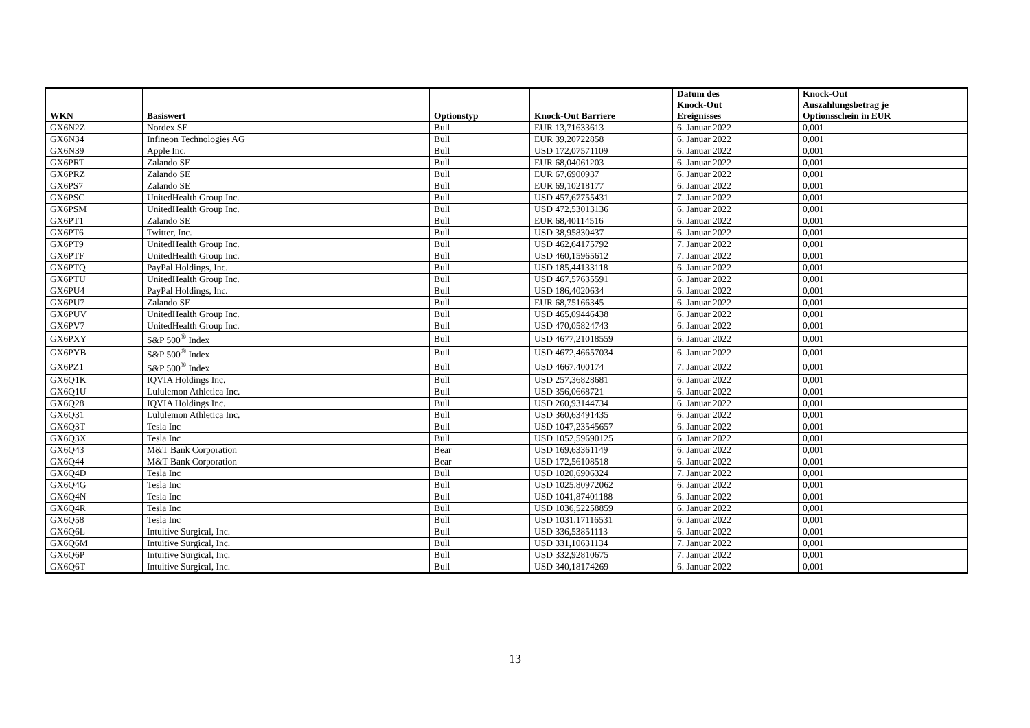| WKN | Basiswert | Optionstyp | Knock-Out Barriere | Datum des Knock-Out Ereignisses | Knock-Out Auszahlungsbetrag je Optionsschein in EUR |
| --- | --- | --- | --- | --- | --- |
| GX6N2Z | Nordex SE | Bull | EUR 13,71633613 | 6. Januar 2022 | 0,001 |
| GX6N34 | Infineon Technologies AG | Bull | EUR 39,20722858 | 6. Januar 2022 | 0,001 |
| GX6N39 | Apple Inc. | Bull | USD 172,07571109 | 6. Januar 2022 | 0,001 |
| GX6PRT | Zalando SE | Bull | EUR 68,04061203 | 6. Januar 2022 | 0,001 |
| GX6PRZ | Zalando SE | Bull | EUR 67,6900937 | 6. Januar 2022 | 0,001 |
| GX6PS7 | Zalando SE | Bull | EUR 69,10218177 | 6. Januar 2022 | 0,001 |
| GX6PSC | UnitedHealth Group Inc. | Bull | USD 457,67755431 | 7. Januar 2022 | 0,001 |
| GX6PSM | UnitedHealth Group Inc. | Bull | USD 472,53013136 | 6. Januar 2022 | 0,001 |
| GX6PT1 | Zalando SE | Bull | EUR 68,40114516 | 6. Januar 2022 | 0,001 |
| GX6PT6 | Twitter, Inc. | Bull | USD 38,95830437 | 6. Januar 2022 | 0,001 |
| GX6PT9 | UnitedHealth Group Inc. | Bull | USD 462,64175792 | 7. Januar 2022 | 0,001 |
| GX6PTF | UnitedHealth Group Inc. | Bull | USD 460,15965612 | 7. Januar 2022 | 0,001 |
| GX6PTQ | PayPal Holdings, Inc. | Bull | USD 185,44133118 | 6. Januar 2022 | 0,001 |
| GX6PTU | UnitedHealth Group Inc. | Bull | USD 467,57635591 | 6. Januar 2022 | 0,001 |
| GX6PU4 | PayPal Holdings, Inc. | Bull | USD 186,4020634 | 6. Januar 2022 | 0,001 |
| GX6PU7 | Zalando SE | Bull | EUR 68,75166345 | 6. Januar 2022 | 0,001 |
| GX6PUV | UnitedHealth Group Inc. | Bull | USD 465,09446438 | 6. Januar 2022 | 0,001 |
| GX6PV7 | UnitedHealth Group Inc. | Bull | USD 470,05824743 | 6. Januar 2022 | 0,001 |
| GX6PXY | S&P 500<sup>®</sup> Index | Bull | USD 4677,21018559 | 6. Januar 2022 | 0,001 |
| GX6PYB | S&P 500<sup>®</sup> Index | Bull | USD 4672,46657034 | 6. Januar 2022 | 0,001 |
| GX6PZ1 | S&P 500<sup>®</sup> Index | Bull | USD 4667,400174 | 7. Januar 2022 | 0,001 |
| GX6Q1K | IQVIA Holdings Inc. | Bull | USD 257,36828681 | 6. Januar 2022 | 0,001 |
| GX6Q1U | Lululemon Athletica Inc. | Bull | USD 356,0668721 | 6. Januar 2022 | 0,001 |
| GX6Q28 | IQVIA Holdings Inc. | Bull | USD 260,93144734 | 6. Januar 2022 | 0,001 |
| GX6Q31 | Lululemon Athletica Inc. | Bull | USD 360,63491435 | 6. Januar 2022 | 0,001 |
| GX6Q3T | Tesla Inc | Bull | USD 1047,23545657 | 6. Januar 2022 | 0,001 |
| GX6Q3X | Tesla Inc | Bull | USD 1052,59690125 | 6. Januar 2022 | 0,001 |
| GX6Q43 | M&T Bank Corporation | Bear | USD 169,63361149 | 6. Januar 2022 | 0,001 |
| GX6Q44 | M&T Bank Corporation | Bear | USD 172,56108518 | 6. Januar 2022 | 0,001 |
| GX6Q4D | Tesla Inc | Bull | USD 1020,6906324 | 7. Januar 2022 | 0,001 |
| GX6Q4G | Tesla Inc | Bull | USD 1025,80972062 | 6. Januar 2022 | 0,001 |
| GX6Q4N | Tesla Inc | Bull | USD 1041,87401188 | 6. Januar 2022 | 0,001 |
| GX6Q4R | Tesla Inc | Bull | USD 1036,52258859 | 6. Januar 2022 | 0,001 |
| GX6Q58 | Tesla Inc | Bull | USD 1031,17116531 | 6. Januar 2022 | 0,001 |
| GX6Q6L | Intuitive Surgical, Inc. | Bull | USD 336,53851113 | 6. Januar 2022 | 0,001 |
| GX6Q6M | Intuitive Surgical, Inc. | Bull | USD 331,10631134 | 7. Januar 2022 | 0,001 |
| GX6Q6P | Intuitive Surgical, Inc. | Bull | USD 332,92810675 | 7. Januar 2022 | 0,001 |
| GX6Q6T | Intuitive Surgical, Inc. | Bull | USD 340,18174269 | 6. Januar 2022 | 0,001 |
13